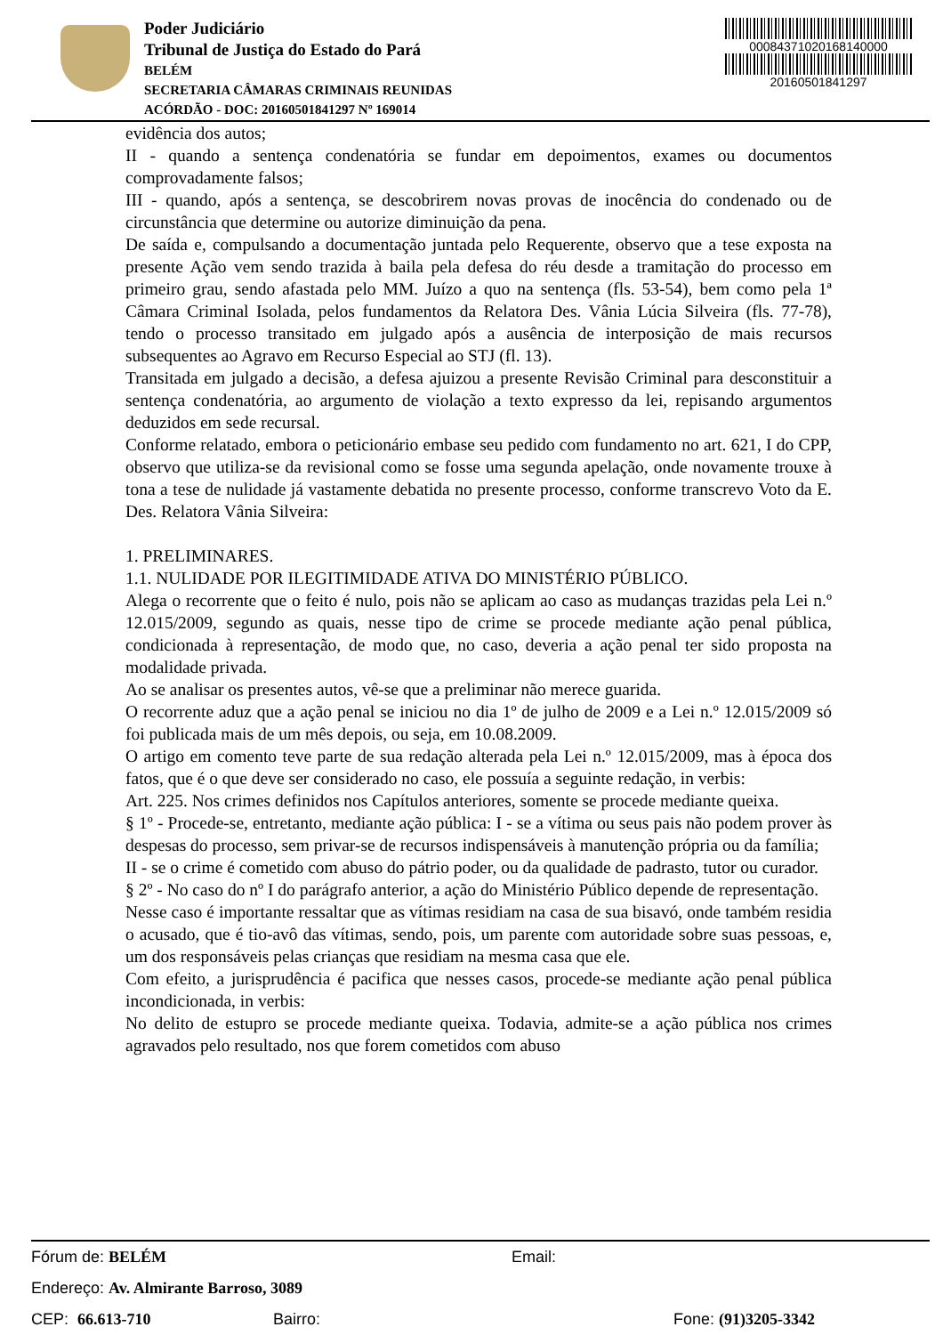Poder Judiciário
Tribunal de Justiça do Estado do Pará
BELÉM
SECRETARIA CÂMARAS CRIMINAIS REUNIDAS
ACÓRDÃO - DOC: 20160501841297 Nº 169014
00084371020168140000
20160501841297
evidência dos autos;
II - quando a sentença condenatória se fundar em depoimentos, exames ou documentos comprovadamente falsos;
III - quando, após a sentença, se descobrirem novas provas de inocência do condenado ou de circunstância que determine ou autorize diminuição da pena.
De saída e, compulsando a documentação juntada pelo Requerente, observo que a tese exposta na presente Ação vem sendo trazida à baila pela defesa do réu desde a tramitação do processo em primeiro grau, sendo afastada pelo MM. Juízo a quo na sentença (fls. 53-54), bem como pela 1ª Câmara Criminal Isolada, pelos fundamentos da Relatora Des. Vânia Lúcia Silveira (fls. 77-78), tendo o processo transitado em julgado após a ausência de interposição de mais recursos subsequentes ao Agravo em Recurso Especial ao STJ (fl. 13).
Transitada em julgado a decisão, a defesa ajuizou a presente Revisão Criminal para desconstituir a sentença condenatória, ao argumento de violação a texto expresso da lei, repisando argumentos deduzidos em sede recursal.
Conforme relatado, embora o peticionário embase seu pedido com fundamento no art. 621, I do CPP, observo que utiliza-se da revisional como se fosse uma segunda apelação, onde novamente trouxe à tona a tese de nulidade já vastamente debatida no presente processo, conforme transcrevo Voto da E. Des. Relatora Vânia Silveira:
1. PRELIMINARES.
1.1. NULIDADE POR ILEGITIMIDADE ATIVA DO MINISTÉRIO PÚBLICO.
Alega o recorrente que o feito é nulo, pois não se aplicam ao caso as mudanças trazidas pela Lei n.º 12.015/2009, segundo as quais, nesse tipo de crime se procede mediante ação penal pública, condicionada à representação, de modo que, no caso, deveria a ação penal ter sido proposta na modalidade privada.
Ao se analisar os presentes autos, vê-se que a preliminar não merece guarida.
O recorrente aduz que a ação penal se iniciou no dia 1º de julho de 2009 e a Lei n.º 12.015/2009 só foi publicada mais de um mês depois, ou seja, em 10.08.2009.
O artigo em comento teve parte de sua redação alterada pela Lei n.º 12.015/2009, mas à época dos fatos, que é o que deve ser considerado no caso, ele possuía a seguinte redação, in verbis:
Art. 225. Nos crimes definidos nos Capítulos anteriores, somente se procede mediante queixa.
§ 1º - Procede-se, entretanto, mediante ação pública: I - se a vítima ou seus pais não podem prover às despesas do processo, sem privar-se de recursos indispensáveis à manutenção própria ou da família;
II - se o crime é cometido com abuso do pátrio poder, ou da qualidade de padrasto, tutor ou curador.
§ 2º - No caso do nº I do parágrafo anterior, a ação do Ministério Público depende de representação.
Nesse caso é importante ressaltar que as vítimas residiam na casa de sua bisavó, onde também residia o acusado, que é tio-avô das vítimas, sendo, pois, um parente com autoridade sobre suas pessoas, e, um dos responsáveis pelas crianças que residiam na mesma casa que ele.
Com efeito, a jurisprudência é pacifica que nesses casos, procede-se mediante ação penal pública incondicionada, in verbis:
No delito de estupro se procede mediante queixa. Todavia, admite-se a ação pública nos crimes agravados pelo resultado, nos que forem cometidos com abuso
Fórum de: BELÉM Email:
Endereço: Av. Almirante Barroso, 3089
CEP: 66.613-710 Bairro: Fone: (91)3205-3342